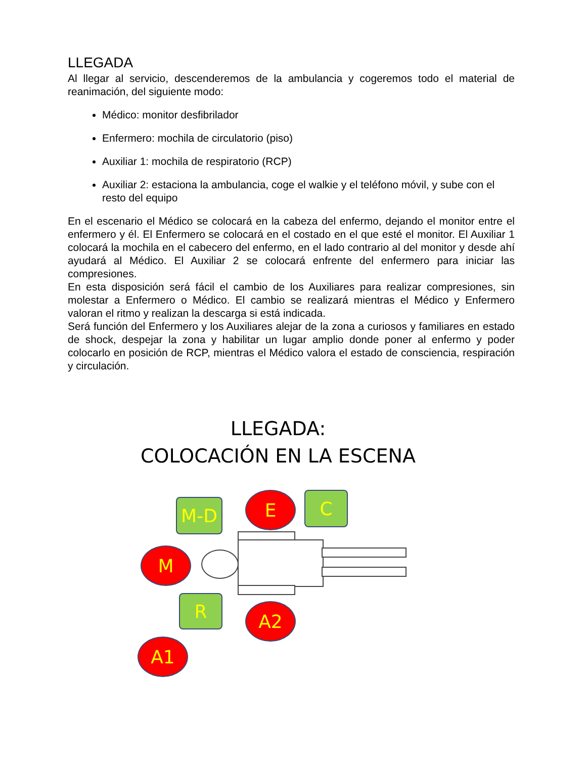LLEGADA
Al llegar al servicio, descenderemos de la ambulancia y cogeremos todo el material de reanimación, del siguiente modo:
Médico: monitor desfibrilador
Enfermero: mochila de circulatorio (piso)
Auxiliar 1: mochila de respiratorio (RCP)
Auxiliar 2: estaciona la ambulancia, coge el walkie y el teléfono móvil, y sube con el resto del equipo
En el escenario el Médico se colocará en la cabeza del enfermo, dejando el monitor entre el enfermero y él. El Enfermero se colocará en el costado en el que esté el monitor. El Auxiliar 1 colocará la mochila en el cabecero del enfermo, en el lado contrario al del monitor y desde ahí ayudará al Médico. El Auxiliar 2 se colocará enfrente del enfermero para iniciar las compresiones.
En esta disposición será fácil el cambio de los Auxiliares para realizar compresiones, sin molestar a Enfermero o Médico. El cambio se realizará mientras el Médico y Enfermero valoran el ritmo y realizan la descarga si está indicada.
Será función del Enfermero y los Auxiliares alejar de la zona a curiosos y familiares en estado de shock, despejar la zona y habilitar un lugar amplio donde poner al enfermo y poder colocarlo en posición de RCP, mientras el Médico valora el estado de consciencia, respiración y circulación.
LLEGADA:
COLOCACIÓN EN LA ESCENA
M-D E C
M
R A2
A1